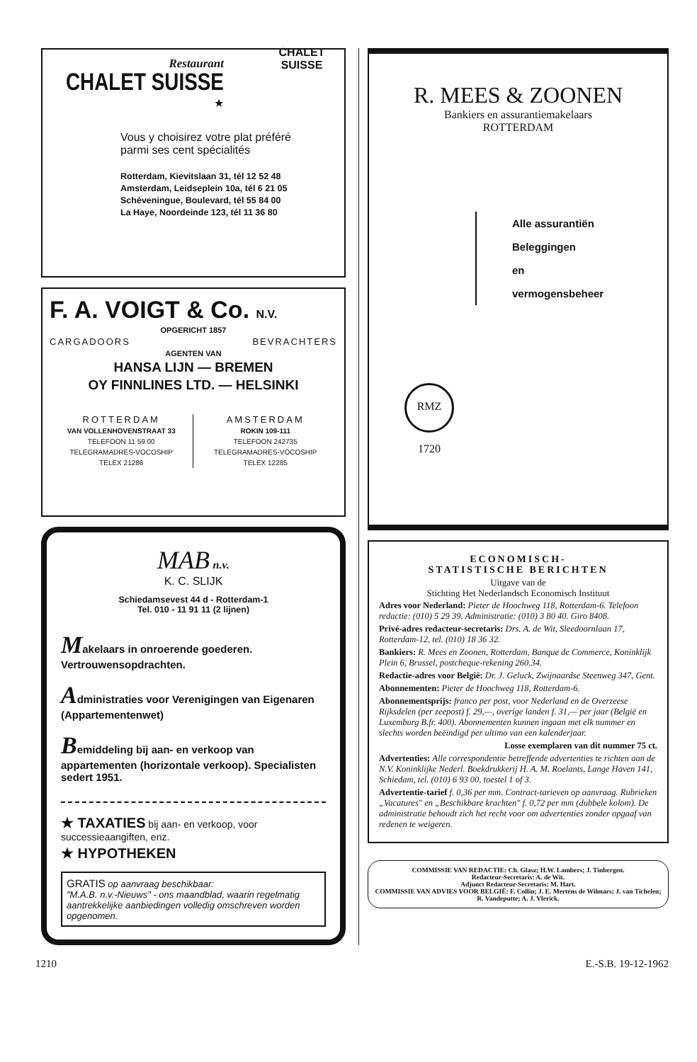Restaurant
CHALET SUISSE
★
CHALET
SUISSE
Vous y choisirez votre plat préféré
parmi ses cent spécialités
Rotterdam, Kievitslaan 31, tél 12 52 48
Amsterdam, Leidseplein 10a, tél 6 21 05
Schéveningue, Boulevard, tél 55 84 00
La Haye, Noordeinde 123, tél 11 36 80
F. A. VOIGT & Co. N.V.
OPGERICHT 1857
CARGADOORS BEVRACHTERS
AGENTEN VAN
HANSA LIJN — BREMEN
OY FINNLINES LTD. — HELSINKI
ROTTERDAM
VAN VOLLENHOVENSTRAAT 33
TELEFOON 11 59 00
TELEGRAMADRES-VOCOSHIP
TELEX 21286
AMSTERDAM
ROKIN 109-111
TELEFOON 242735
TELEGRAMADRES-VOCOSHIP
TELEX 12285
MAB n.v.
K. C. SLIJK
Schiedamsevest 44 d - Rotterdam-1
Tel. 010 - 11 91 11 (2 lijnen)
Makelaars in onroerende goederen.
Vertrouwensopdrachten.
Administraties voor Verenigingen van Eigenaren (Appartementenwet)
Bemiddeling bij aan- en verkoop van appartementen (horizontale verkoop). Specialisten sedert 1951.
★ TAXATIES bij aan- en verkoop, voor successieaangiften, enz.
★ HYPOTHEKEN
GRATIS op aanvraag beschikbaar:
"M.A.B. n.v.-Nieuws" - ons maandblad, waarin regelmatig aantrekkelijke aanbiedingen volledig omschreven worden opgenomen.
R. MEES & ZOONEN
Bankiers en assurantiemakelaars
ROTTERDAM
Alle assurantiën
Beleggingen
en
vermogensbeheer
RMZ 1720
ECONOMISCH-
STATISTISCHE BERICHTEN
Uitgave van de
Stichting Het Nederlandsch Economisch Instituut
Adres voor Nederland: Pieter de Hoochweg 118, Rotterdam-6. Telefoon redactie: (010) 5 29 39. Administratie: (010) 3 80 40. Giro 8408.
Privé-adres redacteur-secretaris: Drs. A. de Wit, Sleedoornlaan 17, Rotterdam-12, tel. (010) 18 36 32.
Bankiers: R. Mees en Zoonen, Rotterdam, Banque de Commerce, Koninklijk Plein 6, Brussel, postcheque-rekening 260.34.
Redactie-adres voor België: Dr. J. Geluck, Zwijnaardse Steenweg 347, Gent.
Abonnementen: Pieter de Hoochweg 118, Rotterdam-6.
Abonnementsprijs: franco per post, voor Nederland en de Overzeese Rijksdelen (per zeepost) f. 29,—, overige landen f. 31,— per jaar (België en Luxemburg B.fr. 400). Abonnementen kunnen ingaan met elk nummer en slechts worden beëindigd per ultimo van een kalenderjaar.
Losse exemplaren van dit nummer 75 ct.
Advertenties: Alle correspondentie betreffende advertenties te richten aan de N.V. Koninklijke Nederl. Boekdrukkerij H. A. M. Roelants, Lange Haven 141, Schiedam, tel. (010) 6 93 00, toestel 1 of 3.
Advertentie-tarief f. 0,36 per mm. Contract-tarieven op aanvraag. Rubrieken „Vacatures" en „Beschikbare krachten" f. 0,72 per mm (dubbele kolom). De administratie behoudt zich het recht voor om advertenties zonder opgaaf van redenen te weigeren.
COMMISSIE VAN REDACTIE: Ch. Glasz; H.W. Lambers; J. Tinbergen.
Redacteur-Secretaris: A. de Wit.
Adjunct Redacteur-Secretaris: M. Hart.
COMMISSIE VAN ADVIES VOOR BELGIË: F. Collin; J. E. Mertens de Wilmars; J. van Tichelen; R. Vandeputte; A. J. Vlerick.
1210 E.-S.B. 19-12-1962